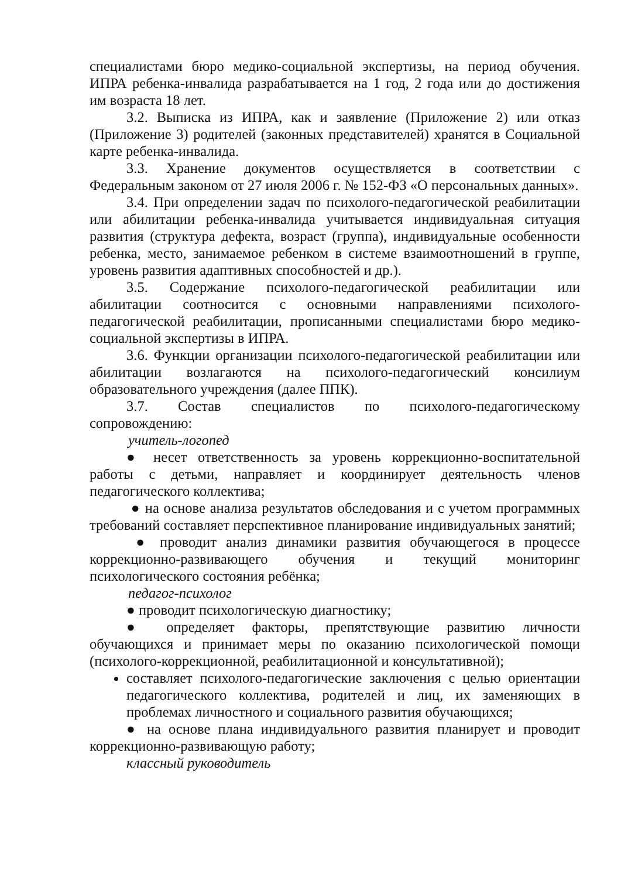специалистами бюро медико-социальной экспертизы, на период обучения. ИПРА ребенка-инвалида разрабатывается на 1 год, 2 года или до достижения им возраста 18 лет.
3.2. Выписка из ИПРА, как и заявление (Приложение 2) или отказ (Приложение 3) родителей (законных представителей) хранятся в Социальной карте ребенка-инвалида.
3.3. Хранение документов осуществляется в соответствии с Федеральным законом от 27 июля 2006 г. № 152-ФЗ «О персональных данных».
3.4. При определении задач по психолого-педагогической реабилитации или абилитации ребенка-инвалида учитывается индивидуальная ситуация развития (структура дефекта, возраст (группа), индивидуальные особенности ребенка, место, занимаемое ребенком в системе взаимоотношений в группе, уровень развития адаптивных способностей и др.).
3.5. Содержание психолого-педагогической реабилитации или абилитации соотносится с основными направлениями психолого-педагогической реабилитации, прописанными специалистами бюро медико-социальной экспертизы в ИПРА.
3.6. Функции организации психолого-педагогической реабилитации или абилитации возлагаются на психолого-педагогический консилиум образовательного учреждения (далее ППК).
3.7. Состав специалистов по психолого-педагогическому сопровождению:
учитель-логопед
● несет ответственность за уровень коррекционно-воспитательной работы с детьми, направляет и координирует деятельность членов педагогического коллектива;
● на основе анализа результатов обследования и с учетом программных требований составляет перспективное планирование индивидуальных занятий;
● проводит анализ динамики развития обучающегося в процессе коррекционно-развивающего обучения и текущий мониторинг психологического состояния ребёнка;
педагог-психолог
● проводит психологическую диагностику;
● определяет факторы, препятствующие развитию личности обучающихся и принимает меры по оказанию психологической помощи (психолого-коррекционной, реабилитационной и консультативной);
составляет психолого-педагогические заключения с целью ориентации педагогического коллектива, родителей и лиц, их заменяющих в проблемах личностного и социального развития обучающихся;
● на основе плана индивидуального развития планирует и проводит коррекционно-развивающую работу;
классный руководитель